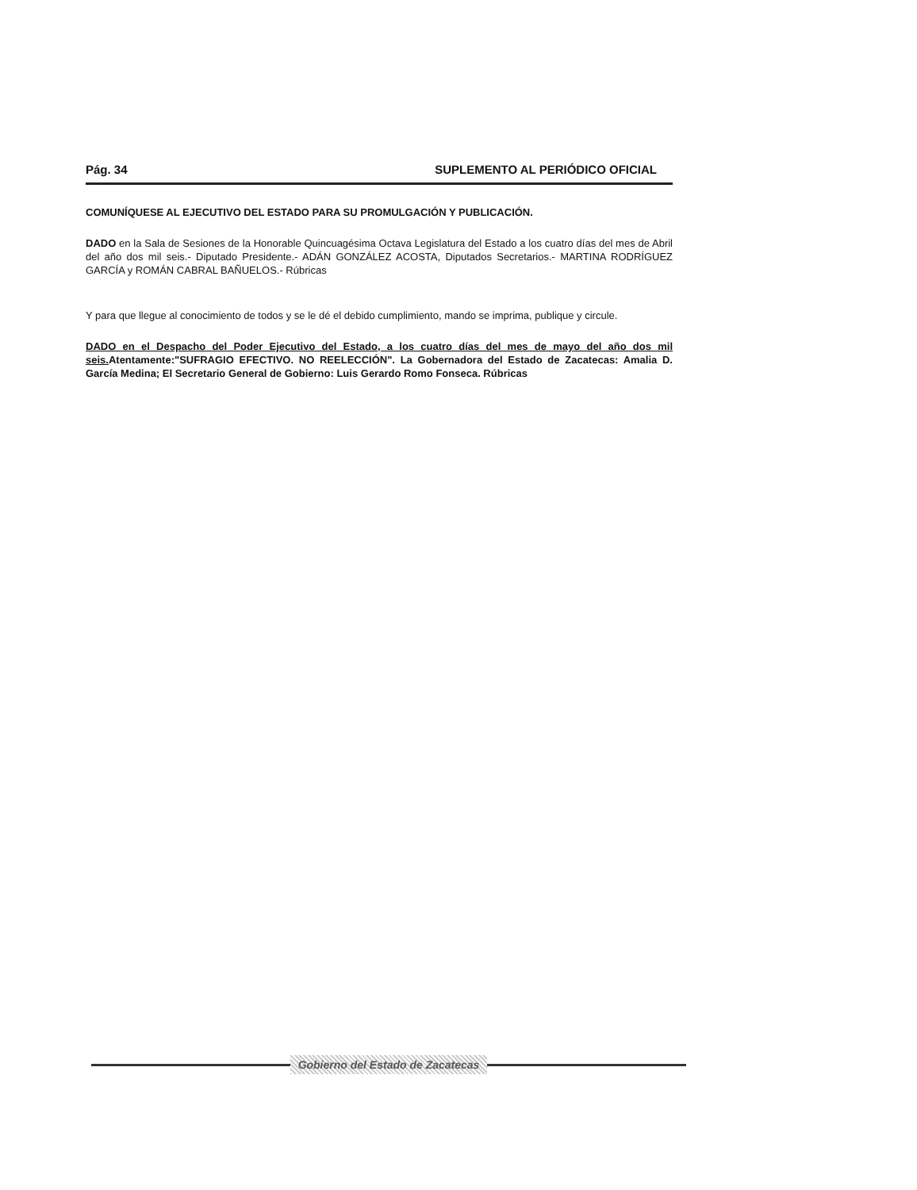Pág. 34 SUPLEMENTO AL PERIÓDICO OFICIAL
COMUNÍQUESE AL EJECUTIVO DEL ESTADO PARA SU PROMULGACIÓN Y PUBLICACIÓN.
DADO en la Sala de Sesiones de la Honorable Quincuagésima Octava Legislatura del Estado a los cuatro días del mes de Abril del año dos mil seis.- Diputado Presidente.- ADÁN GONZÁLEZ ACOSTA, Diputados Secretarios.- MARTINA RODRÍGUEZ GARCÍA y ROMÁN CABRAL BAÑUELOS.- Rúbricas
Y para que llegue al conocimiento de todos y se le dé el debido cumplimiento, mando se imprima, publique y circule.
DADO en el Despacho del Poder Ejecutivo del Estado, a los cuatro días del mes de mayo del año dos mil seis. Atentamente:"SUFRAGIO EFECTIVO. NO REELECCIÓN". La Gobernadora del Estado de Zacatecas: Amalia D. García Medina; El Secretario General de Gobierno: Luis Gerardo Romo Fonseca. Rúbricas
Gobierno del Estado de Zacatecas